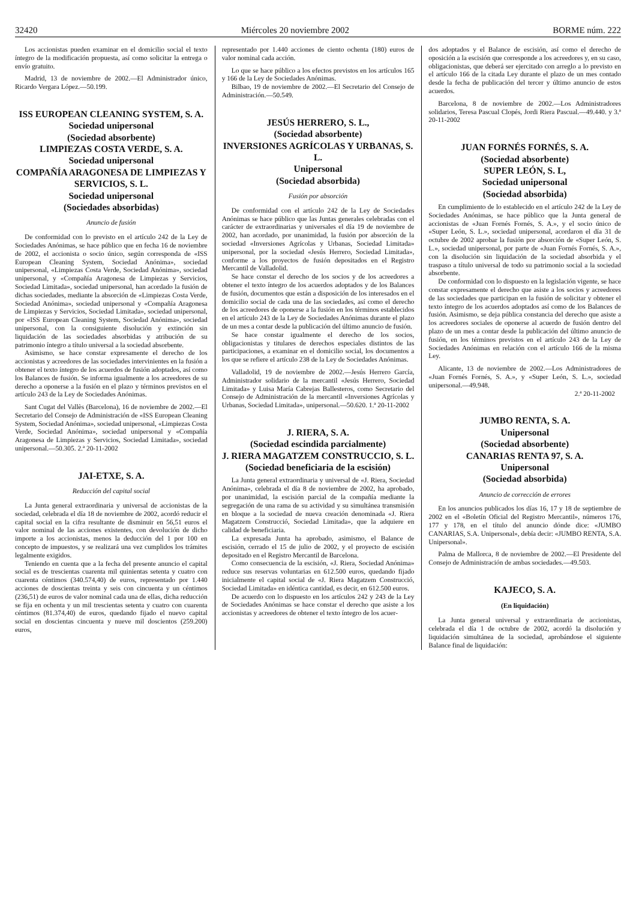32420 Miércoles 20 noviembre 2002 BORME núm. 222
Los accionistas pueden examinar en el domicilio social el texto íntegro de la modificación propuesta, así como solicitar la entrega o envío gratuito.
Madrid, 13 de noviembre de 2002.—El Administrador único, Ricardo Vergara López.—50.199.
ISS EUROPEAN CLEANING SYSTEM, S. A.
Sociedad unipersonal
(Sociedad absorbente)
LIMPIEZAS COSTA VERDE, S. A.
Sociedad unipersonal
COMPAÑÍA ARAGONESA DE LIMPIEZAS Y SERVICIOS, S. L.
Sociedad unipersonal
(Sociedades absorbidas)
Anuncio de fusión
De conformidad con lo previsto en el artículo 242 de la Ley de Sociedades Anónimas, se hace público que en fecha 16 de noviembre de 2002, el accionista o socio único, según corresponda de «ISS European Cleaning System, Sociedad Anónima», sociedad unipersonal, «Limpiezas Costa Verde, Sociedad Anónima», sociedad unipersonal, y «Compañía Aragonesa de Limpiezas y Servicios, Sociedad Limitada», sociedad unipersonal, han acordado la fusión de dichas sociedades, mediante la absorción de «Limpiezas Costa Verde, Sociedad Anónima», sociedad unipersonal y «Compañía Aragonesa de Limpiezas y Servicios, Sociedad Limitada», sociedad unipersonal, por «ISS European Cleaning System, Sociedad Anónima», sociedad unipersonal, con la consiguiente disolución y extinción sin liquidación de las sociedades absorbidas y atribución de su patrimonio íntegro a título universal a la sociedad absorbente.
Asimismo, se hace constar expresamente el derecho de los accionistas y acreedores de las sociedades intervinientes en la fusión a obtener el texto íntegro de los acuerdos de fusión adoptados, así como los Balances de fusión. Se informa igualmente a los acreedores de su derecho a oponerse a la fusión en el plazo y términos previstos en el artículo 243 de la Ley de Sociedades Anónimas.
Sant Cugat del Vallès (Barcelona), 16 de noviembre de 2002.—El Secretario del Consejo de Administración de «ISS European Cleaning System, Sociedad Anónima», sociedad unipersonal, «Limpiezas Costa Verde, Sociedad Anónima», sociedad unipersonal y «Compañía Aragonesa de Limpiezas y Servicios, Sociedad Limitada», sociedad unipersonal.—50.305. 2.ª 20-11-2002
JAI-ETXE, S. A.
Reducción del capital social
La Junta general extraordinaria y universal de accionistas de la sociedad, celebrada el día 18 de noviembre de 2002, acordó reducir el capital social en la cifra resultante de disminuir en 56,51 euros el valor nominal de las acciones existentes, con devolución de dicho importe a los accionistas, menos la deducción del 1 por 100 en concepto de impuestos, y se realizará una vez cumplidos los trámites legalmente exigidos.
Teniendo en cuenta que a la fecha del presente anuncio el capital social es de trescientas cuarenta mil quinientas setenta y cuatro con cuarenta céntimos (340.574,40) de euros, representado por 1.440 acciones de doscientas treinta y seis con cincuenta y un céntimos (236,51) de euros de valor nominal cada una de ellas, dicha reducción se fija en ochenta y un mil trescientas setenta y cuatro con cuarenta céntimos (81.374,40) de euros, quedando fijado el nuevo capital social en doscientas cincuenta y nueve mil doscientos (259.200) euros,
representado por 1.440 acciones de ciento ochenta (180) euros de valor nominal cada acción.
Lo que se hace público a los efectos previstos en los artículos 165 y 166 de la Ley de Sociedades Anónimas.
Bilbao, 19 de noviembre de 2002.—El Secretario del Consejo de Administración.—50.549.
JESÚS HERRERO, S. L.,
(Sociedad absorbente)
INVERSIONES AGRÍCOLAS Y URBANAS, S. L.
Unipersonal
(Sociedad absorbida)
Fusión por absorción
De conformidad con el artículo 242 de la Ley de Sociedades Anónimas se hace público que las Juntas generales celebradas con el carácter de extraordinarias y universales el día 19 de noviembre de 2002, han acordado, por unanimidad, la fusión por absorción de la sociedad «Inversiones Agrícolas y Urbanas, Sociedad Limitada» unipersonal, por la sociedad «Jesús Herrero, Sociedad Limitada», conforme a los proyectos de fusión depositados en el Registro Mercantil de Valladolid.
Se hace constar el derecho de los socios y de los acreedores a obtener el texto íntegro de los acuerdos adoptados y de los Balances de fusión, documentos que están a disposición de los interesados en el domicilio social de cada una de las sociedades, así como el derecho de los acreedores de oponerse a la fusión en los términos establecidos en el artículo 243 de la Ley de Sociedades Anónimas durante el plazo de un mes a contar desde la publicación del último anuncio de fusión.
Se hace constar igualmente el derecho de los socios, obligacionistas y titulares de derechos especiales distintos de las participaciones, a examinar en el domicilio social, los documentos a los que se refiere el artículo 238 de la Ley de Sociedades Anónimas.
Valladolid, 19 de noviembre de 2002.—Jesús Herrero García, Administrador solidario de la mercantil «Jesús Herrero, Sociedad Limitada» y Luisa María Cabrejas Ballesteros, como Secretario del Consejo de Administración de la mercantil «Inversiones Agrícolas y Urbanas, Sociedad Limitada», unipersonal.—50.620. 1.ª 20-11-2002
J. RIERA, S. A.
(Sociedad escindida parcialmente)
J. RIERA MAGATZEM CONSTRUCCIO, S. L.
(Sociedad beneficiaria de la escisión)
La Junta general extraordinaria y universal de «J. Riera, Sociedad Anónima», celebrada el día 8 de noviembre de 2002, ha aprobado, por unanimidad, la escisión parcial de la compañía mediante la segregación de una rama de su actividad y su simultánea transmisión en bloque a la sociedad de nueva creación denominada «J. Riera Magatzem Construcció, Sociedad Limitada», que la adquiere en calidad de beneficiaria.
La expresada Junta ha aprobado, asimismo, el Balance de escisión, cerrado el 15 de julio de 2002, y el proyecto de escisión depositado en el Registro Mercantil de Barcelona.
Como consecuencia de la escisión, «J. Riera, Sociedad Anónima» reduce sus reservas voluntarias en 612.500 euros, quedando fijado inicialmente el capital social de «J. Riera Magatzem Construcció, Sociedad Limitada» en idéntica cantidad, es decir, en 612.500 euros.
De acuerdo con lo dispuesto en los artículos 242 y 243 de la Ley de Sociedades Anónimas se hace constar el derecho que asiste a los accionistas y acreedores de obtener el texto íntegro de los acuer-
dos adoptados y el Balance de escisión, así como el derecho de oposición a la escisión que corresponde a los acreedores y, en su caso, obligacionistas, que deberá ser ejercitado con arreglo a lo previsto en el artículo 166 de la citada Ley durante el plazo de un mes contado desde la fecha de publicación del tercer y último anuncio de estos acuerdos.
Barcelona, 8 de noviembre de 2002.—Los Administradores solidarios, Teresa Pascual Clopés, Jordi Riera Pascual.—49.440. y 3.ª 20-11-2002
JUAN FORNÉS FORNÉS, S. A.
(Sociedad absorbente)
SUPER LEÓN, S. L,
Sociedad unipersonal
(Sociedad absorbida)
En cumplimiento de lo establecido en el artículo 242 de la Ley de Sociedades Anónimas, se hace público que la Junta general de accionistas de «Juan Fornés Fornés, S. A.», y el socio único de «Super León, S. L.», sociedad unipersonal, acordaron el día 31 de octubre de 2002 aprobar la fusión por absorción de «Super León, S. L.», sociedad unipersonal, por parte de «Juan Fornés Fornés, S. A.», con la disolución sin liquidación de la sociedad absorbida y el traspaso a título universal de todo su patrimonio social a la sociedad absorbente.
De conformidad con lo dispuesto en la legislación vigente, se hace constar expresamente el derecho que asiste a los socios y acreedores de las sociedades que participan en la fusión de solicitar y obtener el texto íntegro de los acuerdos adoptados así como de los Balances de fusión. Asimismo, se deja pública constancia del derecho que asiste a los acreedores sociales de oponerse al acuerdo de fusión dentro del plazo de un mes a contar desde la publicación del último anuncio de fusión, en los términos previstos en el artículo 243 de la Ley de Sociedades Anónimas en relación con el artículo 166 de la misma Ley.
Alicante, 13 de noviembre de 2002.—Los Administradores de «Juan Fornés Fornés, S. A.», y «Super León, S. L.», sociedad unipersonal.—49.948.
2.ª 20-11-2002
JUMBO RENTA, S. A.
Unipersonal
(Sociedad absorbente)
CANARIAS RENTA 97, S. A.
Unipersonal
(Sociedad absorbida)
Anuncio de corrección de errores
En los anuncios publicados los días 16, 17 y 18 de septiembre de 2002 en el «Boletín Oficial del Registro Mercantil», números 176, 177 y 178, en el título del anuncio dónde dice: «JUMBO CANARIAS, S.A. Unipersonal», debía decir: «JUMBO RENTA, S.A. Unipersonal».
Palma de Mallorca, 8 de noviembre de 2002.—El Presidente del Consejo de Administración de ambas sociedades.—49.503.
KAJECO, S. A.
(En liquidación)
La Junta general universal y extraordinaria de accionistas, celebrada el día 1 de octubre de 2002, acordó la disolución y liquidación simultánea de la sociedad, aprobándose el siguiente Balance final de liquidación: